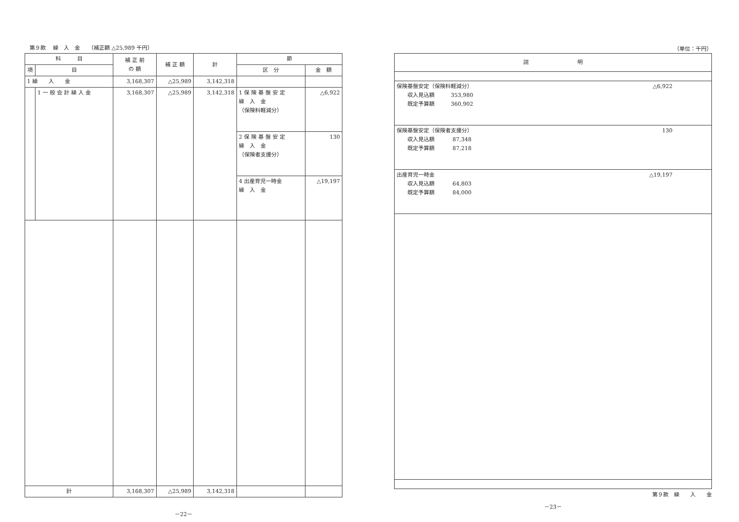第９款　 繰　入　金　　（補正額 △25,989 千円）
| 科 目 | | 補 正 前 の 額 | 補 正 額 | 計 | 節 | |
| --- | --- | --- | --- | --- | --- | --- |
| 項 | 目 | | | | 区 分 | 金 額 |
| 1 繰 入 金 | | 3,168,307 | △25,989 | 3,142,318 | | |
| | 1 一 般 会 計 繰 入 金 | 3,168,307 | △25,989 | 3,142,318 | 1 保 険 基 盤 安 定 繰 入 金 （保険料軽減分） | △6,922 |
| | | | | | 2 保 険 基 盤 安 定 繰 入 金 （保険者支援分） | 130 |
| | | | | | 4 出産育児一時金 繰 入 金 | △19,197 |
| 計 | | 3,168,307 | △25,989 | 3,142,318 | | |
－22－
（単位：千円）
| 説 明 |
| --- |
| 保険基盤安定（保険料軽減分） △6,922 収入見込額 353,980 既定予算額 360,902 |
| 保険基盤安定（保険者支援分） 130 収入見込額 87,348 既定予算額 87,218 |
| 出産育児一時金 △19,197 収入見込額 64,803 既定予算額 84,000 |
第９款　繰　　入　　金
－23－